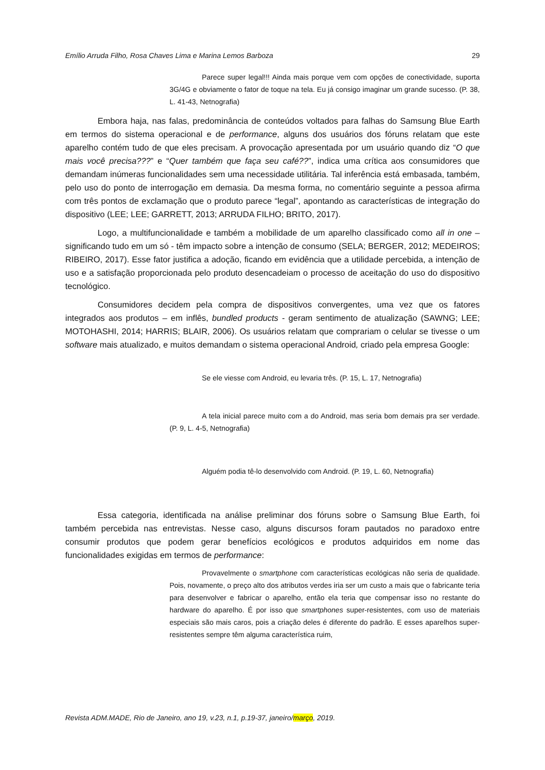Emílio Arruda Filho, Rosa Chaves Lima e Marina Lemos Barboza 29
Parece super legal!!! Ainda mais porque vem com opções de conectividade, suporta 3G/4G e obviamente o fator de toque na tela. Eu já consigo imaginar um grande sucesso. (P. 38, L. 41-43, Netnografia)
Embora haja, nas falas, predominância de conteúdos voltados para falhas do Samsung Blue Earth em termos do sistema operacional e de performance, alguns dos usuários dos fóruns relatam que este aparelho contém tudo de que eles precisam. A provocação apresentada por um usuário quando diz “O que mais você precisa???” e “Quer também que faça seu café??”, indica uma crítica aos consumidores que demandam inúmeras funcionalidades sem uma necessidade utilitária. Tal inferência está embasada, também, pelo uso do ponto de interrogação em demasia. Da mesma forma, no comentário seguinte a pessoa afirma com três pontos de exclamação que o produto parece “legal”, apontando as características de integração do dispositivo (LEE; LEE; GARRETT, 2013; ARRUDA FILHO; BRITO, 2017).
Logo, a multifuncionalidade e também a mobilidade de um aparelho classificado como all in one – significando tudo em um só - têm impacto sobre a intenção de consumo (SELA; BERGER, 2012; MEDEIROS; RIBEIRO, 2017). Esse fator justifica a adoção, ficando em evidência que a utilidade percebida, a intenção de uso e a satisfação proporcionada pelo produto desencadeiam o processo de aceitação do uso do dispositivo tecnológico.
Consumidores decidem pela compra de dispositivos convergentes, uma vez que os fatores integrados aos produtos – em inflês, bundled products - geram sentimento de atualização (SAWNG; LEE; MOTOHASHI, 2014; HARRIS; BLAIR, 2006). Os usuários relatam que comprariam o celular se tivesse o um software mais atualizado, e muitos demandam o sistema operacional Android, criado pela empresa Google:
Se ele viesse com Android, eu levaria três. (P. 15, L. 17, Netnografia)
A tela inicial parece muito com a do Android, mas seria bom demais pra ser verdade. (P. 9, L. 4-5, Netnografia)
Alguém podia tê-lo desenvolvido com Android. (P. 19, L. 60, Netnografia)
Essa categoria, identificada na análise preliminar dos fóruns sobre o Samsung Blue Earth, foi também percebida nas entrevistas. Nesse caso, alguns discursos foram pautados no paradoxo entre consumir produtos que podem gerar benefícios ecológicos e produtos adquiridos em nome das funcionalidades exigidas em termos de performance:
Provavelmente o smartphone com características ecológicas não seria de qualidade. Pois, novamente, o preço alto dos atributos verdes iria ser um custo a mais que o fabricante teria para desenvolver e fabricar o aparelho, então ela teria que compensar isso no restante do hardware do aparelho. É por isso que smartphones super-resistentes, com uso de materiais especiais são mais caros, pois a criação deles é diferente do padrão. E esses aparelhos super-resistentes sempre têm alguma característica ruim,
Revista ADM.MADE, Rio de Janeiro, ano 19, v.23, n.1, p.19-37, janeiro/março, 2019.